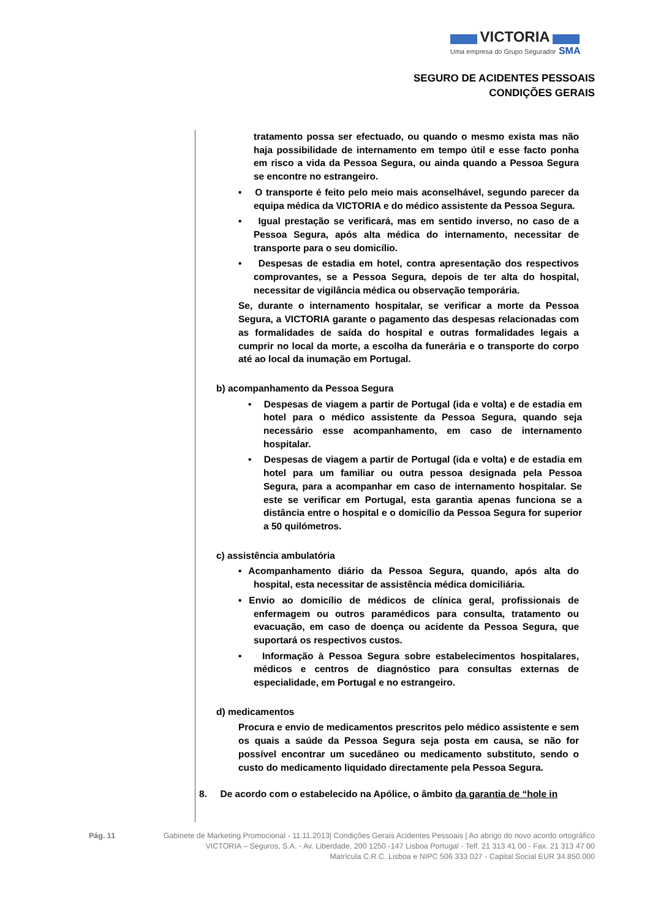VICTORIA
Uma empresa do Grupo Segurador SMA
SEGURO DE ACIDENTES PESSOAIS
CONDIÇÕES GERAIS
tratamento possa ser efectuado, ou quando o mesmo exista mas não haja possibilidade de internamento em tempo útil e esse facto ponha em risco a vida da Pessoa Segura, ou ainda quando a Pessoa Segura se encontre no estrangeiro.
• O transporte é feito pelo meio mais aconselhável, segundo parecer da equipa médica da VICTORIA e do médico assistente da Pessoa Segura.
• Igual prestação se verificará, mas em sentido inverso, no caso de a Pessoa Segura, após alta médica do internamento, necessitar de transporte para o seu domicílio.
• Despesas de estadia em hotel, contra apresentação dos respectivos comprovantes, se a Pessoa Segura, depois de ter alta do hospital, necessitar de vigilância médica ou observação temporária.
Se, durante o internamento hospitalar, se verificar a morte da Pessoa Segura, a VICTORIA garante o pagamento das despesas relacionadas com as formalidades de saída do hospital e outras formalidades legais a cumprir no local da morte, a escolha da funerária e o transporte do corpo até ao local da inumação em Portugal.
b) acompanhamento da Pessoa Segura
• Despesas de viagem a partir de Portugal (ida e volta) e de estadia em hotel para o médico assistente da Pessoa Segura, quando seja necessário esse acompanhamento, em caso de internamento hospitalar.
• Despesas de viagem a partir de Portugal (ida e volta) e de estadia em hotel para um familiar ou outra pessoa designada pela Pessoa Segura, para a acompanhar em caso de internamento hospitalar. Se este se verificar em Portugal, esta garantia apenas funciona se a distância entre o hospital e o domicílio da Pessoa Segura for superior a 50 quilómetros.
c) assistência ambulatória
• Acompanhamento diário da Pessoa Segura, quando, após alta do hospital, esta necessitar de assistência médica domiciliária.
• Envio ao domicílio de médicos de clínica geral, profissionais de enfermagem ou outros paramédicos para consulta, tratamento ou evacuação, em caso de doença ou acidente da Pessoa Segura, que suportará os respectivos custos.
• Informação à Pessoa Segura sobre estabelecimentos hospitalares, médicos e centros de diagnóstico para consultas externas de especialidade, em Portugal e no estrangeiro.
d) medicamentos
Procura e envio de medicamentos prescritos pelo médico assistente e sem os quais a saúde da Pessoa Segura seja posta em causa, se não for possível encontrar um sucedâneo ou medicamento substituto, sendo o custo do medicamento liquidado directamente pela Pessoa Segura.
8. De acordo com o estabelecido na Apólice, o âmbito da garantia de “hole in
Pág. 11 Gabinete de Marketing Promocional - 11.11.2013| Condições Gerais Acidentes Pessoais | Ao abrigo do novo acordo ortográfico
VICTORIA – Seguros, S.A. - Av. Liberdade, 200 1250 -147 Lisboa Portugal - Telf. 21 313 41 00 - Fax. 21 313 47 00
Matrícula C.R.C. Lisboa e NIPC 506 333 027 - Capital Social EUR 34.850.000